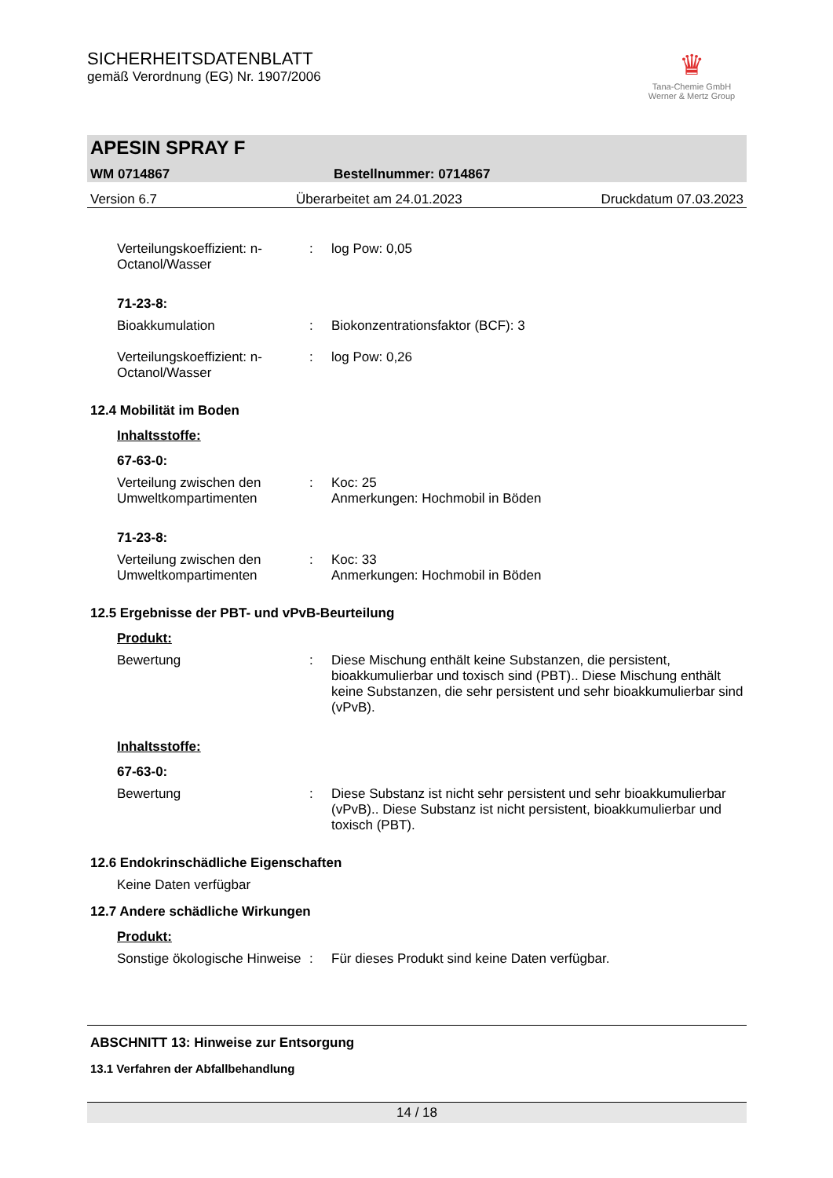SICHERHEITSDATENBLATT
gemäß Verordnung (EG) Nr. 1907/2006
♛
Tana-Chemie GmbH
Werner & Mertz Group
APESIN SPRAY F
WM 0714867 Bestellnummer: 0714867
Version 6.7 Überarbeitet am 24.01.2023 Druckdatum 07.03.2023
Verteilungskoeffizient: n-Octanol/Wasser
: log Pow: 0,05
71-23-8:
Bioakkumulation : Biokonzentrationsfaktor (BCF): 3
Verteilungskoeffizient: n-Octanol/Wasser
: log Pow: 0,26
12.4 Mobilität im Boden
Inhaltsstoffe:
67-63-0:
Verteilung zwischen den Umweltkompartimenten
: Koc: 25
Anmerkungen: Hochmobil in Böden
71-23-8:
Verteilung zwischen den Umweltkompartimenten
: Koc: 33
Anmerkungen: Hochmobil in Böden
12.5 Ergebnisse der PBT- und vPvB-Beurteilung
Produkt:
Bewertung : Diese Mischung enthält keine Substanzen, die persistent, bioakkumulierbar und toxisch sind (PBT).. Diese Mischung enthält keine Substanzen, die sehr persistent und sehr bioakkumulierbar sind (vPvB).
Inhaltsstoffe:
67-63-0:
Bewertung : Diese Substanz ist nicht sehr persistent und sehr bioakkumulierbar (vPvB).. Diese Substanz ist nicht persistent, bioakkumulierbar und toxisch (PBT).
12.6 Endokrinschädliche Eigenschaften
Keine Daten verfügbar
12.7 Andere schädliche Wirkungen
Produkt:
Sonstige ökologische Hinweise
: Für dieses Produkt sind keine Daten verfügbar.
ABSCHNITT 13: Hinweise zur Entsorgung
13.1 Verfahren der Abfallbehandlung
14 / 18